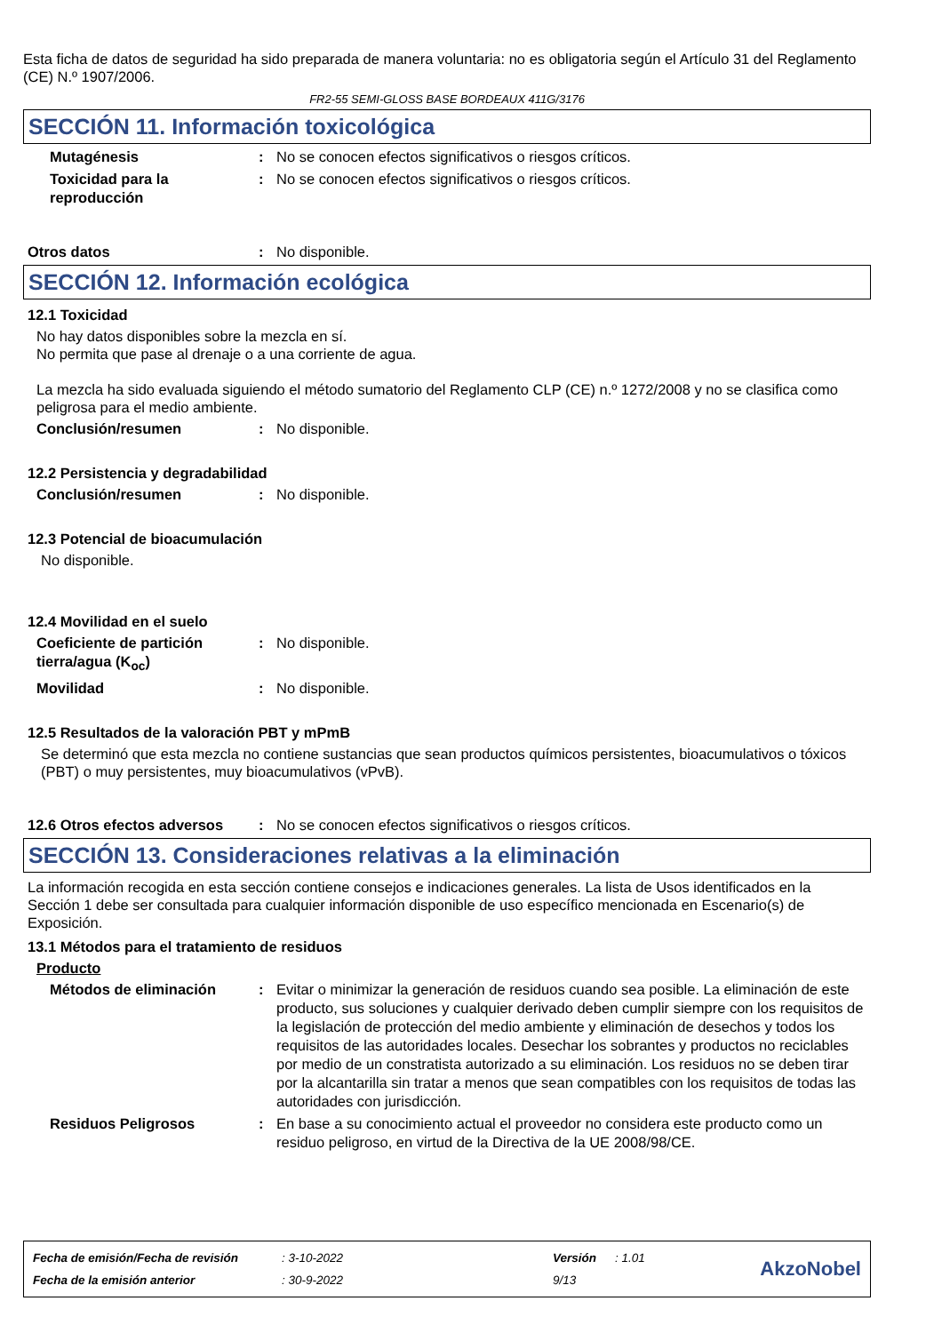Esta ficha de datos de seguridad ha sido preparada de manera voluntaria: no es obligatoria según el Artículo 31 del Reglamento (CE) N.º 1907/2006.
FR2-55 SEMI-GLOSS BASE BORDEAUX 411G/3176
SECCIÓN 11. Información toxicológica
Mutagénesis : No se conocen efectos significativos o riesgos críticos.
Toxicidad para la
reproducción
: No se conocen efectos significativos o riesgos críticos.
Otros datos : No disponible.
SECCIÓN 12. Información ecológica
12.1 Toxicidad
No hay datos disponibles sobre la mezcla en sí.
No permita que pase al drenaje o a una corriente de agua.
La mezcla ha sido evaluada siguiendo el método sumatorio del Reglamento CLP (CE) n.º 1272/2008 y no se clasifica como peligrosa para el medio ambiente.
Conclusión/resumen : No disponible.
12.2 Persistencia y degradabilidad
Conclusión/resumen : No disponible.
12.3 Potencial de bioacumulación
No disponible.
12.4 Movilidad en el suelo
Coeficiente de partición tierra/agua (K<sub>oc</sub>)
: No disponible.
Movilidad : No disponible.
12.5 Resultados de la valoración PBT y mPmB
Se determinó que esta mezcla no contiene sustancias que sean productos químicos persistentes, bioacumulativos o tóxicos (PBT) o muy persistentes, muy bioacumulativos (vPvB).
12.6 Otros efectos adversos
: No se conocen efectos significativos o riesgos críticos.
SECCIÓN 13. Consideraciones relativas a la eliminación
La información recogida en esta sección contiene consejos e indicaciones generales. La lista de Usos identificados en la Sección 1 debe ser consultada para cualquier información disponible de uso específico mencionada en Escenario(s) de Exposición.
13.1 Métodos para el tratamiento de residuos
Producto
Métodos de eliminación : Evitar o minimizar la generación de residuos cuando sea posible. La eliminación de este producto, sus soluciones y cualquier derivado deben cumplir siempre con los requisitos de la legislación de protección del medio ambiente y eliminación de desechos y todos los requisitos de las autoridades locales. Desechar los sobrantes y productos no reciclables por medio de un constratista autorizado a su eliminación. Los residuos no se deben tirar por la alcantarilla sin tratar a menos que sean compatibles con los requisitos de todas las autoridades con jurisdicción.
Residuos Peligrosos : En base a su conocimiento actual el proveedor no considera este producto como un residuo peligroso, en virtud de la Directiva de la UE 2008/98/CE.
Fecha de emisión/Fecha de revisión
Fecha de la emisión anterior
: 3-10-2022
: 30-9-2022
Versión
9/13
: 1.01
AkzoNobel